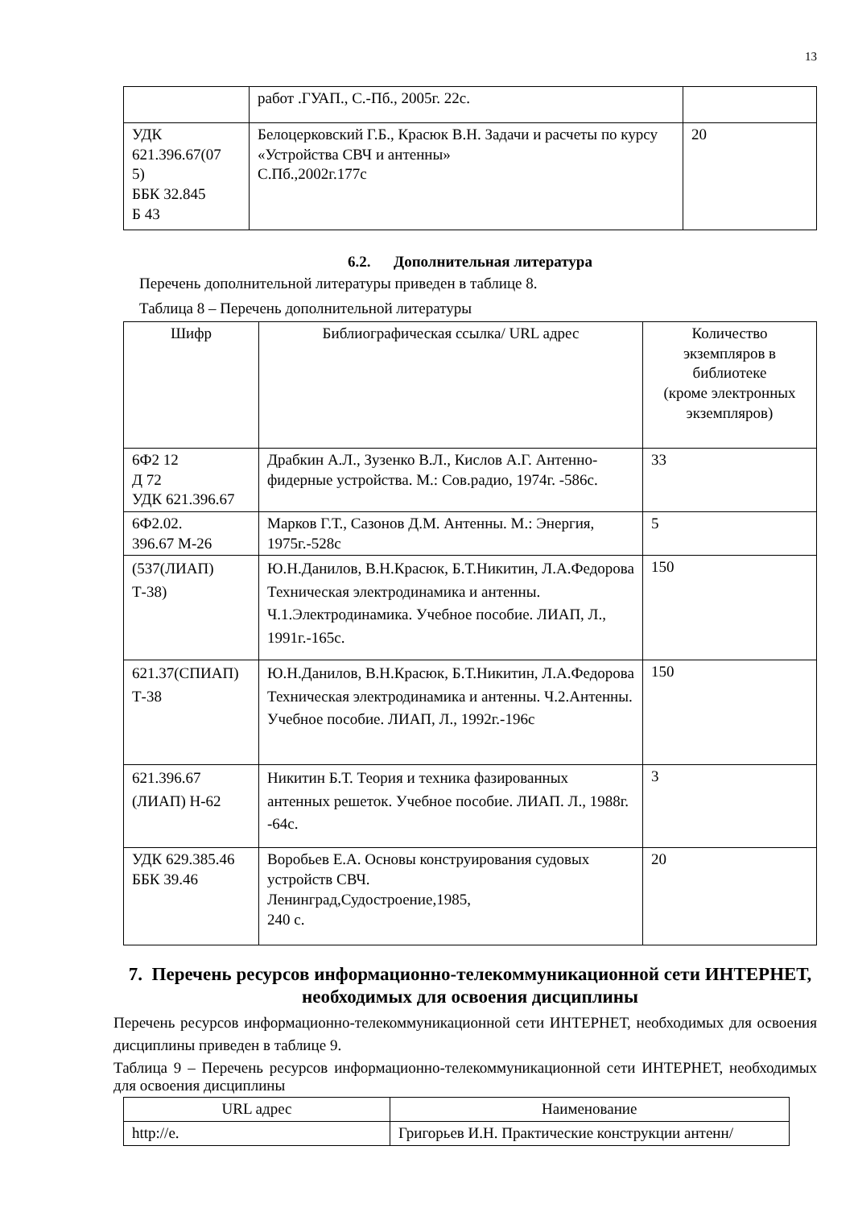13
| | работ .ГУАП., С.-Пб., 2005г. 22с. | |
| УДК 621.396.67(07 5) ББК 32.845 Б 43 | Белоцерковский Г.Б., Красюк В.Н. Задачи и расчеты по курсу «Устройства СВЧ и антенны» С.Пб.,2002г.177с | 20 |
6.2. Дополнительная литература
Перечень дополнительной литературы приведен в таблице 8.
Таблица 8 – Перечень дополнительной литературы
| Шифр | Библиографическая ссылка/ URL адрес | Количество экземпляров в библиотеке (кроме электронных экземпляров) |
| --- | --- | --- |
| 6Ф2 12 Д 72 УДК 621.396.67 | Драбкин А.Л., Зузенко В.Л., Кислов А.Г. Антенно-фидерные устройства. М.: Сов.радио, 1974г. -586с. | 33 |
| 6Ф2.02. 396.67 М-26 | Марков Г.Т., Сазонов Д.М. Антенны. М.: Энергия, 1975г.-528с | 5 |
| (537(ЛИАП) Т-38) | Ю.Н.Данилов, В.Н.Красюк, Б.Т.Никитин, Л.А.Федорова Техническая электродинамика и антенны. Ч.1.Электродинамика. Учебное пособие. ЛИАП, Л., 1991г.-165с. | 150 |
| 621.37(СПИАП) Т-38 | Ю.Н.Данилов, В.Н.Красюк, Б.Т.Никитин, Л.А.Федорова Техническая электродинамика и антенны. Ч.2.Антенны. Учебное пособие. ЛИАП, Л., 1992г.-196с | 150 |
| 621.396.67 (ЛИАП) Н-62 | Никитин Б.Т. Теория и техника фазированных антенных решеток. Учебное пособие. ЛИАП. Л., 1988г. -64с. | 3 |
| УДК 629.385.46 ББК 39.46 | Воробьев Е.А. Основы конструирования судовых устройств СВЧ. Ленинград,Судостроение,1985, 240 с. | 20 |
7. Перечень ресурсов информационно-телекоммуникационной сети ИНТЕРНЕТ, необходимых для освоения дисциплины
Перечень ресурсов информационно-телекоммуникационной сети ИНТЕРНЕТ, необходимых для освоения дисциплины приведен в таблице 9.
Таблица 9 – Перечень ресурсов информационно-телекоммуникационной сети ИНТЕРНЕТ, необходимых для освоения дисциплины
| URL адрес | Наименование |
| --- | --- |
| http://e. | Григорьев И.Н. Практические конструкции антенн/ |